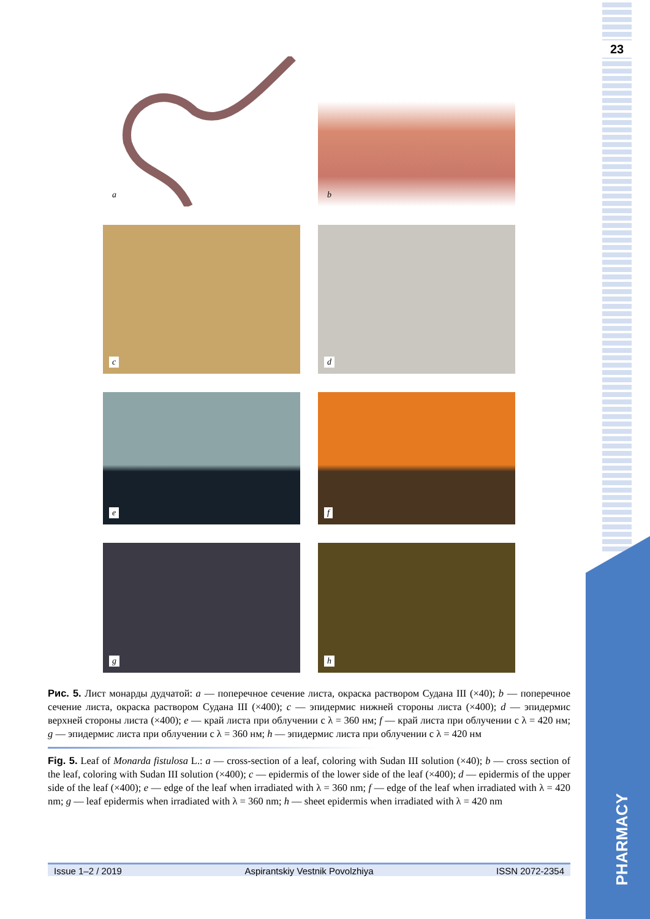23
PHARMACY
a
b
c
d
e
f
g
h
Рис. 5. Лист монарды дудчатой: a — поперечное сечение листа, окраска раствором Судана III (×40); b — поперечное сечение листа, окраска раствором Судана III (×400); c — эпидермис нижней стороны листа (×400); d — эпидермис верхней стороны листа (×400); e — край листа при облучении с λ = 360 нм; f — край листа при облучении с λ = 420 нм; g — эпидермис листа при облучении с λ = 360 нм; h — эпидермис листа при облучении с λ = 420 нм
Fig. 5. Leaf of Monarda fistulosa L.: a — cross-section of a leaf, coloring with Sudan III solution (×40); b — cross section of the leaf, coloring with Sudan III solution (×400); c — epidermis of the lower side of the leaf (×400); d — epidermis of the upper side of the leaf (×400); e — edge of the leaf when irradiated with λ = 360 nm; f — edge of the leaf when irradiated with λ = 420 nm; g — leaf epidermis when irradiated with λ = 360 nm; h — sheet epidermis when irradiated with λ = 420 nm
Issue 1–2 / 2019 Aspirantskiy Vestnik Povolzhiya ISSN 2072-2354